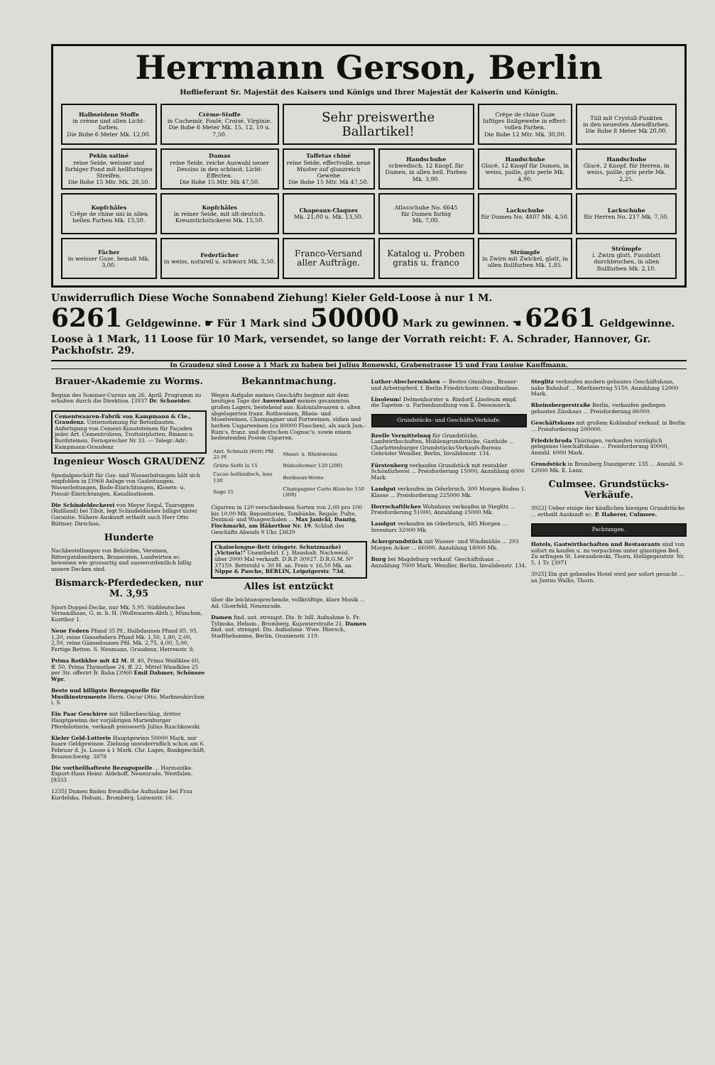Herrmann Gerson, Berlin
Hoflieferant Sr. Majestät des Kaisers und Königs und Ihrer Majestät der Kaiserin und Königin.
| Halbseidene Stoffe in crème und allen Licht-farben. Die Robe 6 Meter Mk. 12,00. | Crème-Stoffe in Cachemir, Foulé, Croisé, Virginie. Die Robe 6 Meter Mk. 15, 12, 10 u. 7,50. | Sehr preiswerthe Ballartikel! | | Crêpe de chine Gaze luftiges Ballgewebe in effect-vollen Farben. Die Robe 12 Mtr. Mk. 30,00. | Tüll mit Crystall-Punkten in den neuesten Abendfarben. Die Robe 8 Meter Mk 20,00. |
| Pekin satiné reine Seide, weisser und farbiger Fond mit hellfarbigen Streifen. Die Robe 15 Mtr. Mk. 28,50. | Damas reine Seide, reiche Auswahl neuer Dessins in den schönst. Licht-Effecten. Die Robe 15 Mtr. Mk 47,50. | Taffetas chiné reine Seide, effectvolle, neue Muster auf glanzreich Gewebe Die Robe 15 Mtr. Mk 47,50. | Handschuhe schwedisch, 12 Knopf, für Damen, in allen hell. Farben Mk. 3,90. | Handschuhe Glacé, 12 Knopf für Damen, in weiss, paille, gris perle Mk. 4,90. | Handschuhe Glacé, 2 Knopf, für Herren, in weiss, paille, gris perle Mk. 2,25. |
| Kopfchâles Crêpe de chine uni in allen hellen Farben Mk. 13,50. | Kopfchâles in reiner Seide, mit alt-deutsch. Kreuzstichstickerei Mk. 15,50. | Chapeaux-Claques Mk. 21,00 u. Mk. 13,50. | Atlasschuhe No. 6645 für Damen farbig Mk. 7,00. | Lackschuhe für Damen No. 4807 Mk. 4,50. | Lackschuhe für Herren No. 217 Mk. 7,50. |
| Fächer in weisser Gaze, bemalt Mk. 3,00. | Federfächer in weiss, naturell u. schwarz Mk. 3,50. | Franco-Versand aller Aufträge. | Katalog u. Proben gratis u. franco | Strümpfe in Zwirn mit Zwickel, glatt, in allen Ballfarben Mk. 1,85. | Strümpfe i. Zwirn glatt, Fussblatt durchbrochen, in allen Ballfarben Mk. 2,10. |
Unwiderruflich Diese Woche Sonnabend Ziehung! Kieler Geld-Loose à nur 1 M.
6261 Geldgewinne. ☛ Für 1 Mark sind 50000 Mark zu gewinnen. ☚ 6261 Geldgewinne.
Loose à 1 Mark, 11 Loose für 10 Mark, versendet, so lange der Vorrath reicht: F. A. Schrader, Hannover, Gr. Packhofstr. 29.
In Graudenz sind Loose à 1 Mark zu haben bei Julius Ronowski, Grabenstrasse 15 und Frau Louise Kauffmann.
Brauer-Akademie zu Worms.
Beginn des Sommer-Cursus am 26. April. Programm zu erhalten durch die Direktion. [3937 Dr. Schneider.
Cementwaaren-Fabrik von Kampmann & Cie., Graudenz. Unternehmung für Betonbauten. Anfertigung von Cement-Kunststeinen für Façaden jeder Art. Cementröhren, Trottoirplatten, Rinnen u. Bordsteinen. Fernsprecher Nr 33. — Telegr.-Adr.: Kampmann-Graudenz
Ingenieur Wosch GRAUDENZ
Spezialgeschäft für Gas- und Wasserleitungen hält sich empfohlen in [3968 Anlage von Gasleitungen, Wasserleitungen, Bade-Einrichtungen, Klosets- u. Pissoir-Einrichtungen, Kanalisationen.
Die Schindeldeckerei von Meyer Segal, Tauroggen (Rußland) bei Tilsit, legt Schindeldächer billigst unter Garantie. Nähere Auskunft ertheilt auch Herr Otto Büttner, Dirschau.
Hunderte
Nachbestellungen von Behörden, Vereinen, Rittergutsbesitzern, Brauereien, Landwirten ec. beweisen wie grossartig und ausserordentlich billig unsere Decken sind.
Bismarck-Pferdedecken, nur M. 3,95
Sport-Doppel-Decke, nur Mk. 5,95. Süddeutsches Versandhaus, G. m. b. H. (Wollwaaren-Abth.), München, Kosttbor 1.
Neue Federn Pfund 35 Pf., Halbdaunen Pfund 85, 95, 1,20, reine Gänsefedern Pfund Mk. 1,50, 1,80, 2,00, 2,50, reine Gänsedaunen Pfd. Mk. 2,75, 4,00, 5,00, Fertige Betten. S. Neumann, Graudenz, Herrenstr. 8.
Prima Rothklee mit 42 M. ff. 40, Prima Weißklee 60, ff. 50, Prima Thymothee 24, ff. 22, Mittel Wundklee 25 per 3tr. offerirt fr. Bahn [3960 Emil Dahmer, Schönsee Wpr.
Beste und billigste Bezugsquelle für Musikinstrumente Herm. Oscar Otto, Markneukirchen i. S.
Ein Paar Geschirre mit Silberbeschlag, dritter Hauptgewinn der vorjährigen Marienburger Pferdelotterie, verkauft preiswerth Julius Raschkowski.
Kieler Geld-Lotterie Hauptgewinn 50000 Mark, nur baare Geldgewinne. Ziehung unwiderruflich schon am 6. Februar d. Js. Loose à 1 Mark. Chr. Lages, Bankgeschäft, Braunschweig. 3878
Die vortheilhafteste Bezugsquelle ... Harmonika-Export-Haus Heinr. Aldehoff, Neuenrade, Westfalen. [8333
1235] Damen finden freundliche Aufnahme bei Frau Kurdelska, Hebam., Bromberg, Luisenstr. 16.
Bekanntmachung.
Wegen Aufgabe meines Geschäfts beginnt mit dem heutigen Tage der Ausverkauf meines gesammten großen Lagers, bestehend aus: Kolonialwaaren u. alten abgelagerten franz. Rothweinen, Rhein- und Moselweinen, Champagner und Portweinen, süßen und herben Ungarweinen (ca 80000 Flaschen), als auch Jam.-Rum's, franz. und deutschen Cognac's, sowie einem bedeutenden Posten Cigarren.
| Amt. Schmalz (Fett) Pfd. 25 Pf. | Mosel- u. Rheinweine |
| Grüne Seife Ia 15 | Rüdesheimer 120 (200) |
| Cacao holländisch, lose 130 | Bordeaux-Weine |
| Sago 15 | Champagner Carte Blanche 150 (300) |
Cigarren in 120 verschiedenen Sorten von 2,00 pro 100 bis 10,00 Mk. Repositorien, Tombänke, Regale, Pulte, Dezimal- und Waageschalen ... Max Janicki, Danzig, Fischmarkt, am Häkerthor Nr. 19. Schluß des Geschäfts Abends 9 Uhr. [3829
Chaiselongue-Bett (eingetr. Schutzmarke) „Victoria!" Unentbehrl. f. j. Haushalt. Nachweisl. über 2000 Mal verkauft. D.R.P. 30927. D.R.G.M. Nº 37159. Bettstuhl v. 30 M. an. Preis v. 16,50 Mk. an. Nippe & Pasche, BERLIN, Leipzigerstr. 73d.
Alles ist entzückt
über die leichtansprechende, vollkräftige, klare Musik ... Ad. Gloerfeld, Neuenrade.
Damen find. unt. strengst. Dis. fr. bill. Aufnahme b. Fr. Tylinska, Hebam., Bromberg, Kujawierstraße 21. Damen find. unt. strengst. Dis. Aufnahme. Wwe. Hiersch, Stadthebamme, Berlin, Oranienstr. 119.
Luther-Abscherminken — Bestes Omnibus-, Brauer- und Arbeitspferd, f. Berlin Friedrichsstr.-Omnibuslinie.
Linoleum! Delmenhorster u. Rixdorf. Linoleum empf. die Tapeten- u. Farbenhandlung von E. Dessonneck.
Grundstücks- und Geschäfts-Verkäufe.
Reelle Vermittelung für Grundstücke, Landwirthschaften, Mühlengrundstücke, Gasthöfe ... Charlottenburger Grundstücks-Verkaufs-Bureau Gebrüder Wendler, Berlin, Invalidenstr. 134.
Fürstenberg verkaufen Grundstück mit rentabler Schönfärberei ... Preisforderung 15000, Anzahlung 6000 Mark.
Landgut verkaufen im Oderbruch, 300 Morgen Boden 1. Klasse ... Preisforderung 225000 Mk.
Herrschaftliches Wohnhaus verkaufen in Steglitz ... Preisforderung 51000, Anzahlung 15000 Mk.
Landgut verkaufen im Oderbruch, 485 Morgen ... Inventars 32000 Mk.
Ackergrundstück mit Wasser- und Windmühle ... 293 Morgen Acker ... 66000, Anzahlung 18000 Mk.
Burg bei Magdeburg verkauf. Geschäftshaus ... Anzahlung 7000 Mark. Wendler, Berlin, Invalidenstr. 134.
Steglitz verkaufen modern gebautes Geschäftshaus, nahe Bahnhof ... Miethsertrag 5150, Anzahlung 12000 Mark.
Rheinsbergerstraße Berlin, verkaufen gediegen gebautes Zinshaus ... Preisforderung 86000.
Geschäftshaus mit großem Kohlenhof verkauf. in Berlin ... Preisforderung 200000.
Friedrichroda Thüringen, verkaufen vorzüglich gelegenes Geschäftshaus ... Preisforderung 40000, Anzahl. 6000 Mark.
Grundstück in Bromberg Danzigerstr. 135 ... Anzahl. 9-12000 Mk. E. Lenz.
Culmsee. Grundstücks-Verkäufe.
3922] Ueber einige der käuflichen hiesigen Grundstücke ... ertheilt Auskunft ec. P. Haberer, Culmsee.
Pachtungen.
Hotels, Gastwirthschaften und Restaurants sind von sofort zu kaufen u. zu verpachten unter günstigen Bed. Zu erfragen St. Lewandowski, Thorn, Heiligegeiststr. Nr. 5, 1 Tr. [3971
3925] Ein gut gehendes Hotel wird per sofort gesucht ... an Justus Wallis, Thorn.